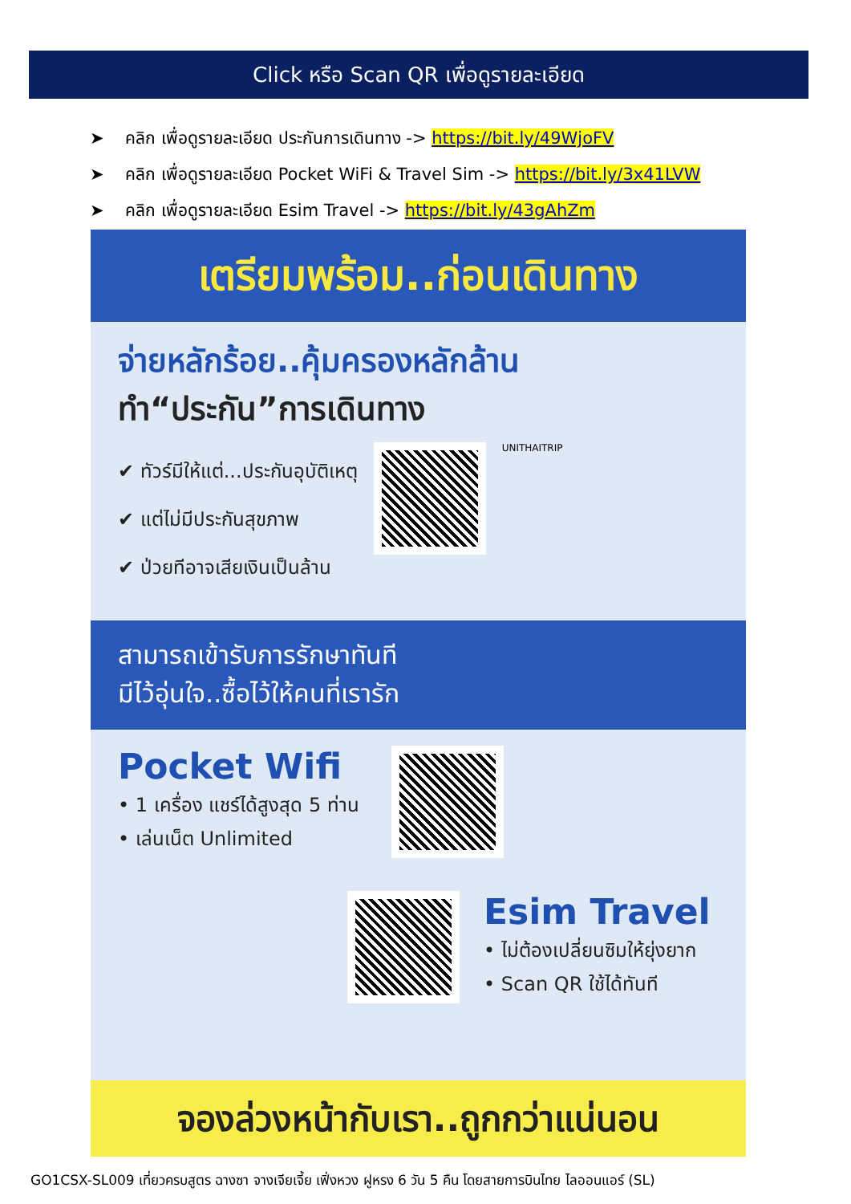Click หรือ Scan QR เพื่อดูรายละเอียด
➤ คลิก เพื่อดูรายละเอียด ประกันการเดินทาง -> https://bit.ly/49WjoFV
➤ คลิก เพื่อดูรายละเอียด Pocket WiFi & Travel Sim -> https://bit.ly/3x41LVW
➤ คลิก เพื่อดูรายละเอียด Esim Travel -> https://bit.ly/43gAhZm
เตรียมพร้อม..ก่อนเดินทาง
จ่ายหลักร้อย..คุ้มครองหลักล้าน
ทำ“ประกัน”การเดินทาง
✔ ทัวร์มีให้แต่...ประกันอุบัติเหตุ
✔ แต่ไม่มีประกันสุขภาพ
✔ ป่วยทีอาจเสียเงินเป็นล้าน
UNITHAITRIP
สามารถเข้ารับการรักษาทันที
มีไว้อุ่นใจ..ซื้อไว้ให้คนที่เรารัก
Pocket Wifi
• 1 เครื่อง แชร์ได้สูงสุด 5 ท่าน
• เล่นเน็ต Unlimited
Esim Travel
• ไม่ต้องเปลี่ยนซิมให้ยุ่งยาก
• Scan QR ใช้ได้ทันที
จองล่วงหน้ากับเรา..ถูกกว่าแน่นอน
GO1CSX-SL009 เที่ยวครบสูตร ฉางซา จางเจียเจี้ย เฟิ่งหวง ฝูหรง 6 วัน 5 คืน โดยสายการบินไทย ไลออนแอร์ (SL)